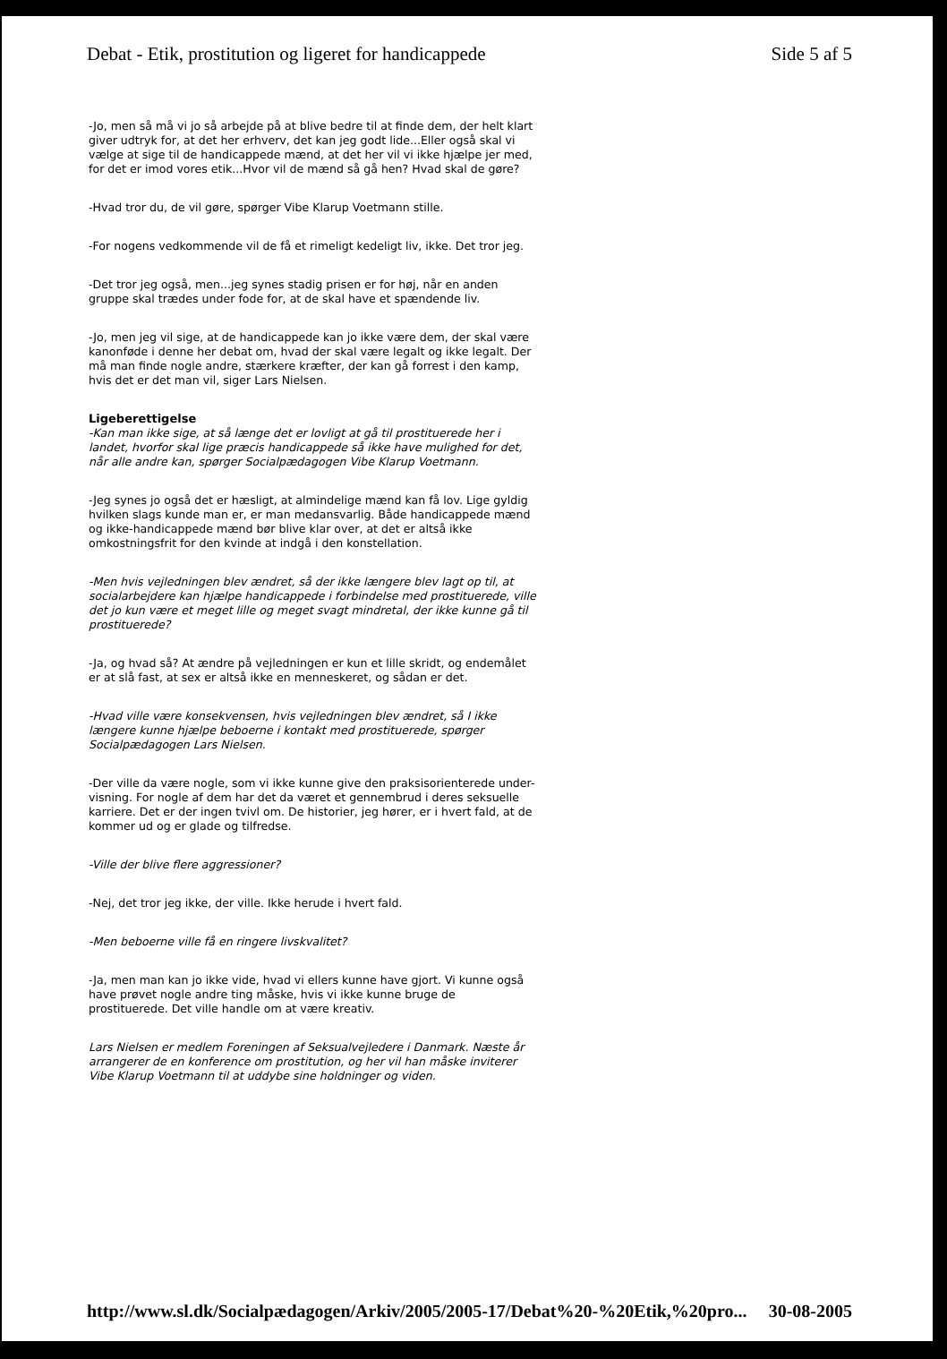Debat - Etik, prostitution og ligeret for handicappede Side 5 af 5
-Jo, men så må vi jo så arbejde på at blive bedre til at finde dem, der helt klart giver udtryk for, at det her erhverv, det kan jeg godt lide...Eller også skal vi vælge at sige til de handicappede mænd, at det her vil vi ikke hjælpe jer med, for det er imod vores etik...Hvor vil de mænd så gå hen? Hvad skal de gøre?
-Hvad tror du, de vil gøre, spørger Vibe Klarup Voetmann stille.
-For nogens vedkommende vil de få et rimeligt kedeligt liv, ikke. Det tror jeg.
-Det tror jeg også, men...jeg synes stadig prisen er for høj, når en anden gruppe skal trædes under fode for, at de skal have et spændende liv.
-Jo, men jeg vil sige, at de handicappede kan jo ikke være dem, der skal være kanonføde i denne her debat om, hvad der skal være legalt og ikke legalt. Der må man finde nogle andre, stærkere kræfter, der kan gå forrest i den kamp, hvis det er det man vil, siger Lars Nielsen.
Ligeberettigelse
-Kan man ikke sige, at så længe det er lovligt at gå til prostituerede her i landet, hvorfor skal lige præcis handicappede så ikke have mulighed for det, når alle andre kan, spørger Socialpædagogen Vibe Klarup Voetmann.
-Jeg synes jo også det er hæsligt, at almindelige mænd kan få lov. Lige gyldig hvilken slags kunde man er, er man medansvarlig. Både handicappede mænd og ikke-handicappede mænd bør blive klar over, at det er altså ikke omkostningsfrit for den kvinde at indgå i den konstellation.
-Men hvis vejledningen blev ændret, så der ikke længere blev lagt op til, at socialarbejdere kan hjælpe handicappede i forbindelse med prostituerede, ville det jo kun være et meget lille og meget svagt mindretal, der ikke kunne gå til prostituerede?
-Ja, og hvad så? At ændre på vejledningen er kun et lille skridt, og endemålet er at slå fast, at sex er altså ikke en menneskeret, og sådan er det.
-Hvad ville være konsekvensen, hvis vejledningen blev ændret, så I ikke længere kunne hjælpe beboerne i kontakt med prostituerede, spørger Socialpædagogen Lars Nielsen.
-Der ville da være nogle, som vi ikke kunne give den praksisorienterede under- visning. For nogle af dem har det da været et gennembrud i deres seksuelle karriere. Det er der ingen tvivl om. De historier, jeg hører, er i hvert fald, at de kommer ud og er glade og tilfredse.
-Ville der blive flere aggressioner?
-Nej, det tror jeg ikke, der ville. Ikke herude i hvert fald.
-Men beboerne ville få en ringere livskvalitet?
-Ja, men man kan jo ikke vide, hvad vi ellers kunne have gjort. Vi kunne også have prøvet nogle andre ting måske, hvis vi ikke kunne bruge de prostituerede. Det ville handle om at være kreativ.
Lars Nielsen er medlem Foreningen af Seksualvejledere i Danmark. Næste år arrangerer de en konference om prostitution, og her vil han måske inviterer Vibe Klarup Voetmann til at uddybe sine holdninger og viden.
http://www.sl.dk/Socialpædagogen/Arkiv/2005/2005-17/Debat%20-%20Etik,%20pro... 30-08-2005